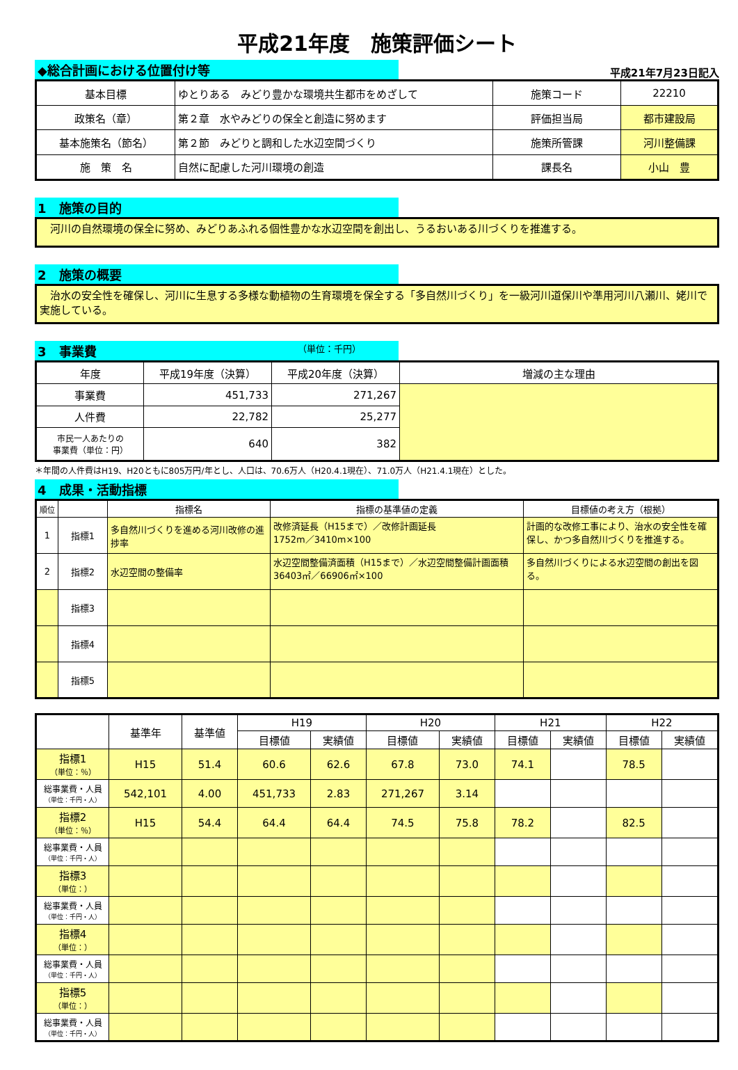平成21年度　施策評価シート
◆総合計画における位置付け等
平成21年7月23日記入
| 基本目標 | ゆとりある みどり豊かな環境共生都市をめざして | 施策コード | 22210 |
| 政策名（章） | 第２章 水やみどりの保全と創造に努めます | 評価担当局 | 都市建設局 |
| 基本施策名（節名） | 第２節 みどりと調和した水辺空間づくり | 施策所管課 | 河川整備課 |
| 施 策 名 | 自然に配慮した河川環境の創造 | 課長名 | 小山 豊 |
1　施策の目的
　河川の自然環境の保全に努め、みどりあふれる個性豊かな水辺空間を創出し、うるおいある川づくりを推進する。
2　施策の概要
　治水の安全性を確保し、河川に生息する多様な動植物の生育環境を保全する「多自然川づくり」を一級河川道保川や準用河川八瀬川、姥川で実施している。
3　事業費 （単位：千円）
| 年度 | 平成19年度（決算） | 平成20年度（決算） | 増減の主な理由 |
| 事業費 | 451,733 | 271,267 | |
| 人件費 | 22,782 | 25,277 | |
| 市民一人あたりの 事業費（単位：円） | 640 | 382 | |
＊年間の人件費はH19、H20ともに805万円/年とし、人口は、70.6万人（H20.4.1現在）、71.0万人（H21.4.1現在）とした。
4　成果・活動指標
| 順位 | | 指標名 | 指標の基準値の定義 | 目標値の考え方（根拠） |
| 1 | 指標1 | 多自然川づくりを進める河川改修の進捗率 | 改修済延長（H15まで）／改修計画延長 1752m／3410m×100 | 計画的な改修工事により、治水の安全性を確保し、かつ多自然川づくりを推進する。 |
| 2 | 指標2 | 水辺空間の整備率 | 水辺空間整備済面積（H15まで）／水辺空間整備計画面積 36403㎡／66906㎡×100 | 多自然川づくりによる水辺空間の創出を図る。 |
| | 指標3 | | | |
| | 指標4 | | | |
| | 指標5 | | | |
| | 基準年 | 基準値 | | H19 | | H20 | | H21 | | H22 | |
| | | | | 目標値 | 実績値 | 目標値 | 実績値 | 目標値 | 実績値 | 目標値 | 実績値 |
| 指標1 （単位：％） | H15 | 51.4 | | 60.6 | 62.6 | 67.8 | 73.0 | 74.1 | | 78.5 | |
| 総事業費・人員 （単位：千円・人） | 542,101 | | 4.00 | 451,733 | 2.83 | 271,267 | 3.14 | | | | |
| 指標2 （単位：％） | H15 | 54.4 | | 64.4 | 64.4 | 74.5 | 75.8 | 78.2 | | 82.5 | |
| 総事業費・人員 （単位：千円・人） | | | | | | | | | | | |
| 指標3 （単位：） | | | | | | | | | | | |
| 総事業費・人員 （単位：千円・人） | | | | | | | | | | | |
| 指標4 （単位：） | | | | | | | | | | | |
| 総事業費・人員 （単位：千円・人） | | | | | | | | | | | |
| 指標5 （単位：） | | | | | | | | | | | |
| 総事業費・人員 （単位：千円・人） | | | | | | | | | | | |